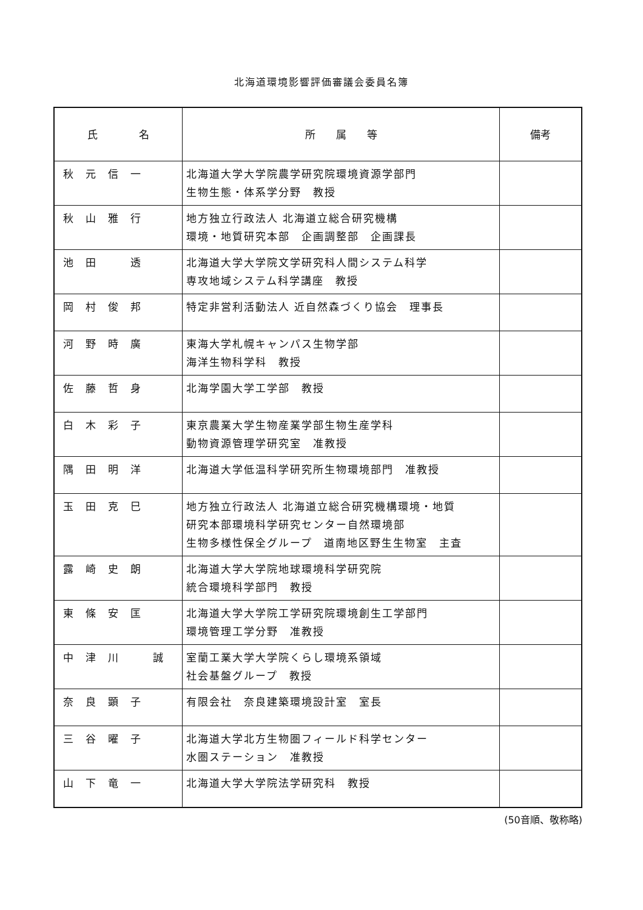北海道環境影響評価審議会委員名簿
| 氏 名 | 所 属 等 | 備考 |
| --- | --- | --- |
| 秋元信一 | 北海道大学大学院農学研究院環境資源学部門 生物生態・体系学分野 教授 | |
| 秋山雅行 | 地方独立行政法人 北海道立総合研究機構 環境・地質研究本部 企画調整部 企画課長 | |
| 池田 透 | 北海道大学大学院文学研究科人間システム科学 専攻地域システム科学講座 教授 | |
| 岡村俊邦 | 特定非営利活動法人 近自然森づくり協会 理事長 | |
| 河野時廣 | 東海大学札幌キャンパス生物学部 海洋生物科学科 教授 | |
| 佐藤哲身 | 北海学園大学工学部 教授 | |
| 白木彩子 | 東京農業大学生物産業学部生物生産学科 動物資源管理学研究室 准教授 | |
| 隅田明洋 | 北海道大学低温科学研究所生物環境部門 准教授 | |
| 玉田克巳 | 地方独立行政法人 北海道立総合研究機構環境・地質 研究本部環境科学研究センター自然環境部 生物多様性保全グループ 道南地区野生生物室 主査 | |
| 露崎史朗 | 北海道大学大学院地球環境科学研究院 統合環境科学部門 教授 | |
| 東條安匡 | 北海道大学大学院工学研究院環境創生工学部門 環境管理工学分野 准教授 | |
| 中津川 誠 | 室蘭工業大学大学院くらし環境系領域 社会基盤グループ 教授 | |
| 奈良顕子 | 有限会社 奈良建築環境設計室 室長 | |
| 三谷曜子 | 北海道大学北方生物圏フィールド科学センター 水圏ステーション 准教授 | |
| 山下竜一 | 北海道大学大学院法学研究科 教授 | |
(50音順、敬称略)